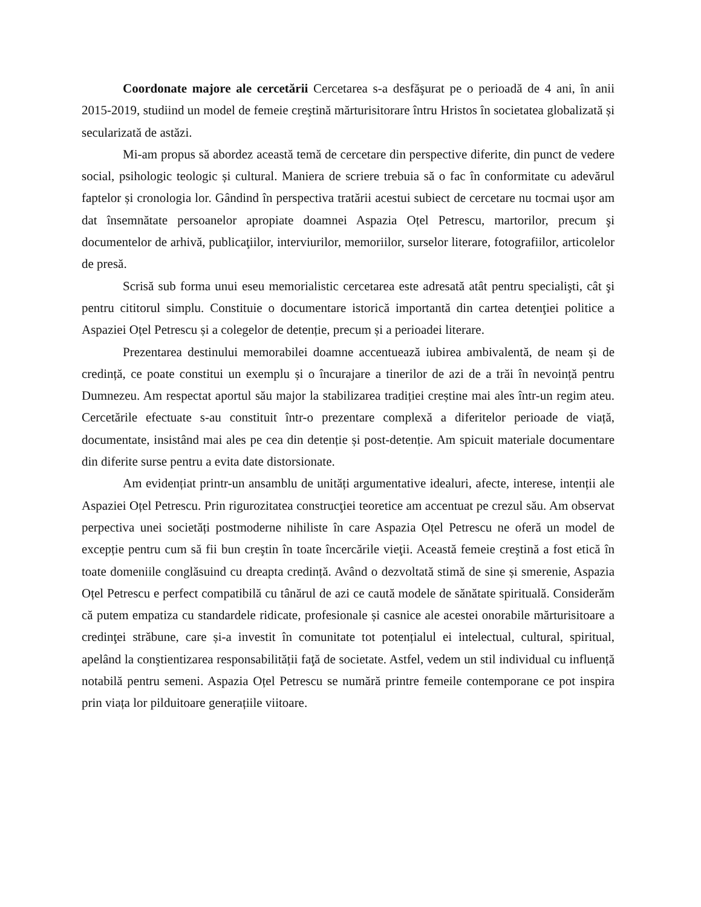Coordonate majore ale cercetării Cercetarea s-a desfăşurat pe o perioadă de 4 ani, în anii 2015-2019, studiind un model de femeie creştină mărturisitorare întru Hristos în societatea globalizată și secularizată de astăzi.
Mi-am propus să abordez această temă de cercetare din perspective diferite, din punct de vedere social, psihologic teologic și cultural. Maniera de scriere trebuia să o fac în conformitate cu adevărul faptelor și cronologia lor. Gândind în perspectiva tratării acestui subiect de cercetare nu tocmai uşor am dat însemnătate persoanelor apropiate doamnei Aspazia Oțel Petrescu, martorilor, precum şi documentelor de arhivă, publicaţiilor, interviurilor, memoriilor, surselor literare, fotografiilor, articolelor de presă.
Scrisă sub forma unui eseu memorialistic cercetarea este adresată atât pentru specialişti, cât şi pentru cititorul simplu. Constituie o documentare istorică importantă din cartea detenţiei politice a Aspaziei Oțel Petrescu și a colegelor de detenție, precum și a perioadei literare.
Prezentarea destinului memorabilei doamne accentuează iubirea ambivalentă, de neam și de credință, ce poate constitui un exemplu și o încurajare a tinerilor de azi de a trăi în nevoință pentru Dumnezeu. Am respectat aportul său major la stabilizarea tradiției creștine mai ales într-un regim ateu. Cercetările efectuate s-au constituit într-o prezentare complexă a diferitelor perioade de viață, documentate, insistând mai ales pe cea din detenție și post-detenție. Am spicuit materiale documentare din diferite surse pentru a evita date distorsionate.
Am evidențiat printr-un ansamblu de unități argumentative idealuri, afecte, interese, intenții ale Aspaziei Oțel Petrescu. Prin rigurozitatea construcţiei teoretice am accentuat pe crezul său. Am observat perpectiva unei societăți postmoderne nihiliste în care Aspazia Oțel Petrescu ne oferă un model de excepție pentru cum să fii bun creştin în toate încercările vieţii. Această femeie creştină a fost etică în toate domeniile conglăsuind cu dreapta credință. Având o dezvoltată stimă de sine și smerenie, Aspazia Oțel Petrescu e perfect compatibilă cu tânărul de azi ce caută modele de sănătate spirituală. Considerăm că putem empatiza cu standardele ridicate, profesionale și casnice ale acestei onorabile mărturisitoare a credinţei străbune, care și-a investit în comunitate tot potențialul ei intelectual, cultural, spiritual, apelând la conştientizarea responsabilității faţă de societate. Astfel, vedem un stil individual cu influență notabilă pentru semeni. Aspazia Oțel Petrescu se numără printre femeile contemporane ce pot inspira prin viața lor pilduitoare generațiile viitoare.